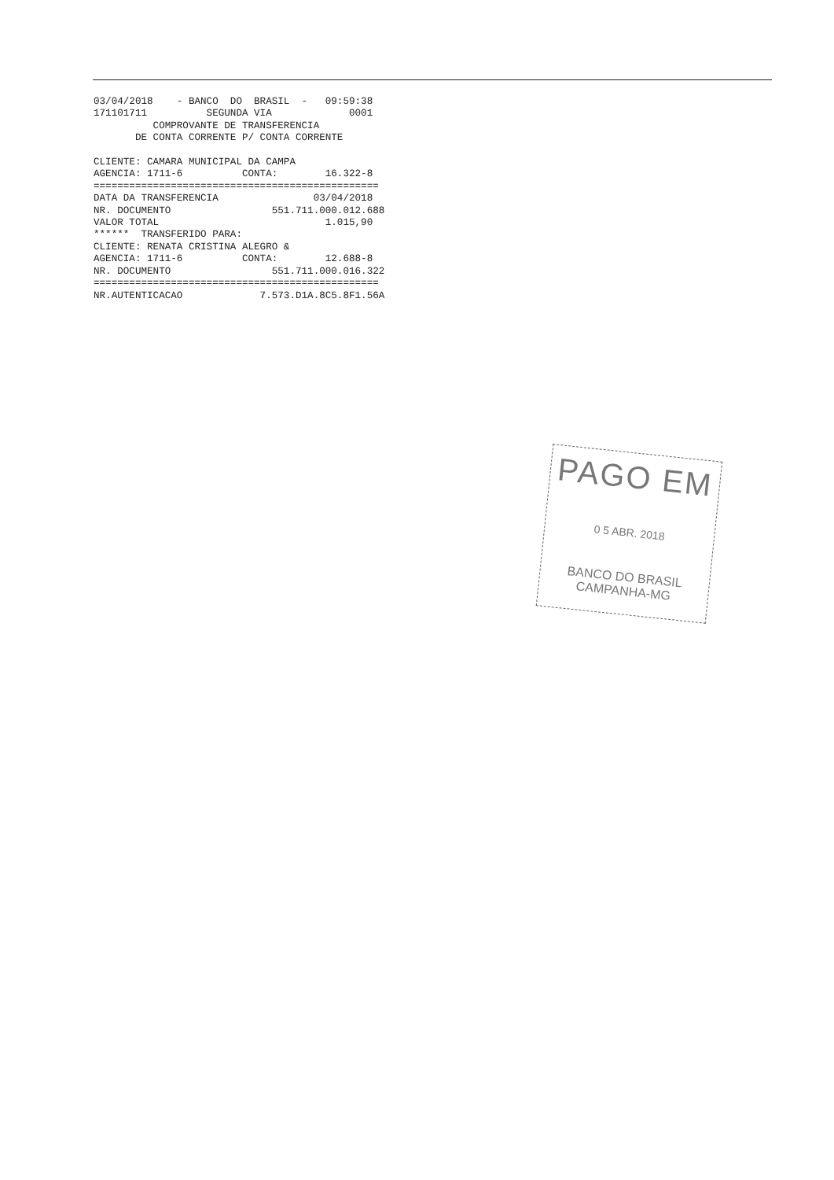03/04/2018    - BANCO  DO  BRASIL  -   09:59:38
171101711          SEGUNDA VIA             0001
          COMPROVANTE DE TRANSFERENCIA
       DE CONTA CORRENTE P/ CONTA CORRENTE

CLIENTE: CAMARA MUNICIPAL DA CAMPA
AGENCIA: 1711-6          CONTA:        16.322-8
================================================
DATA DA TRANSFERENCIA                03/04/2018
NR. DOCUMENTO                 551.711.000.012.688
VALOR TOTAL                            1.015,90
******  TRANSFERIDO PARA:
CLIENTE: RENATA CRISTINA ALEGRO &
AGENCIA: 1711-6          CONTA:        12.688-8
NR. DOCUMENTO                 551.711.000.016.322
================================================
NR.AUTENTICACAO             7.573.D1A.8C5.8F1.56A
PAGO EM
0 5 ABR. 2018
BANCO DO BRASIL
CAMPANHA-MG